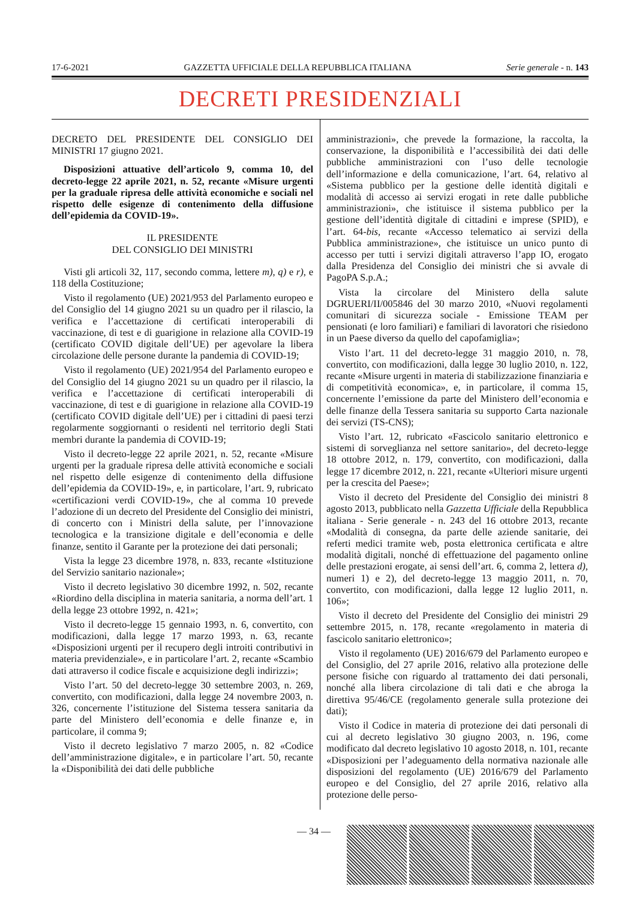17-6-2021 GAZZETTA UFFICIALE DELLA REPUBBLICA ITALIANA Serie generale - n. 143
DECRETI PRESIDENZIALI
DECRETO DEL PRESIDENTE DEL CONSIGLIO DEI MINISTRI 17 giugno 2021.
Disposizioni attuative dell’articolo 9, comma 10, del decreto-legge 22 aprile 2021, n. 52, recante «Misure urgenti per la graduale ripresa delle attività economiche e sociali nel rispetto delle esigenze di contenimento della diffusione dell’epidemia da COVID-19».
IL PRESIDENTE
DEL CONSIGLIO DEI MINISTRI
Visti gli articoli 32, 117, secondo comma, lettere m), q) e r), e 118 della Costituzione;
Visto il regolamento (UE) 2021/953 del Parlamento europeo e del Consiglio del 14 giugno 2021 su un quadro per il rilascio, la verifica e l’accettazione di certificati interoperabili di vaccinazione, di test e di guarigione in relazione alla COVID-19 (certificato COVID digitale dell’UE) per agevolare la libera circolazione delle persone durante la pandemia di COVID-19;
Visto il regolamento (UE) 2021/954 del Parlamento europeo e del Consiglio del 14 giugno 2021 su un quadro per il rilascio, la verifica e l’accettazione di certificati interoperabili di vaccinazione, di test e di guarigione in relazione alla COVID-19 (certificato COVID digitale dell’UE) per i cittadini di paesi terzi regolarmente soggiornanti o residenti nel territorio degli Stati membri durante la pandemia di COVID-19;
Visto il decreto-legge 22 aprile 2021, n. 52, recante «Misure urgenti per la graduale ripresa delle attività economiche e sociali nel rispetto delle esigenze di contenimento della diffusione dell’epidemia da COVID-19», e, in particolare, l’art. 9, rubricato «certificazioni verdi COVID-19», che al comma 10 prevede l’adozione di un decreto del Presidente del Consiglio dei ministri, di concerto con i Ministri della salute, per l’innovazione tecnologica e la transizione digitale e dell’economia e delle finanze, sentito il Garante per la protezione dei dati personali;
Vista la legge 23 dicembre 1978, n. 833, recante «Istituzione del Servizio sanitario nazionale»;
Visto il decreto legislativo 30 dicembre 1992, n. 502, recante «Riordino della disciplina in materia sanitaria, a norma dell’art. 1 della legge 23 ottobre 1992, n. 421»;
Visto il decreto-legge 15 gennaio 1993, n. 6, convertito, con modificazioni, dalla legge 17 marzo 1993, n. 63, recante «Disposizioni urgenti per il recupero degli introiti contributivi in materia previdenziale», e in particolare l’art. 2, recante «Scambio dati attraverso il codice fiscale e acquisizione degli indirizzi»;
Visto l’art. 50 del decreto-legge 30 settembre 2003, n. 269, convertito, con modificazioni, dalla legge 24 novembre 2003, n. 326, concernente l’istituzione del Sistema tessera sanitaria da parte del Ministero dell’economia e delle finanze e, in particolare, il comma 9;
Visto il decreto legislativo 7 marzo 2005, n. 82 «Codice dell’amministrazione digitale», e in particolare l’art. 50, recante la «Disponibilità dei dati delle pubbliche
amministrazioni», che prevede la formazione, la raccolta, la conservazione, la disponibilità e l’accessibilità dei dati delle pubbliche amministrazioni con l’uso delle tecnologie dell’informazione e della comunicazione, l’art. 64, relativo al «Sistema pubblico per la gestione delle identità digitali e modalità di accesso ai servizi erogati in rete dalle pubbliche amministrazioni», che istituisce il sistema pubblico per la gestione dell’identità digitale di cittadini e imprese (SPID), e l’art. 64-bis, recante «Accesso telematico ai servizi della Pubblica amministrazione», che istituisce un unico punto di accesso per tutti i servizi digitali attraverso l’app IO, erogato dalla Presidenza del Consiglio dei ministri che si avvale di PagoPA S.p.A.;
Vista la circolare del Ministero della salute DGRUERI/II/005846 del 30 marzo 2010, «Nuovi regolamenti comunitari di sicurezza sociale - Emissione TEAM per pensionati (e loro familiari) e familiari di lavoratori che risiedono in un Paese diverso da quello del capofamiglia»;
Visto l’art. 11 del decreto-legge 31 maggio 2010, n. 78, convertito, con modificazioni, dalla legge 30 luglio 2010, n. 122, recante «Misure urgenti in materia di stabilizzazione finanziaria e di competitività economica», e, in particolare, il comma 15, concernente l’emissione da parte del Ministero dell’economia e delle finanze della Tessera sanitaria su supporto Carta nazionale dei servizi (TS-CNS);
Visto l’art. 12, rubricato «Fascicolo sanitario elettronico e sistemi di sorveglianza nel settore sanitario», del decreto-legge 18 ottobre 2012, n. 179, convertito, con modificazioni, dalla legge 17 dicembre 2012, n. 221, recante «Ulteriori misure urgenti per la crescita del Paese»;
Visto il decreto del Presidente del Consiglio dei ministri 8 agosto 2013, pubblicato nella Gazzetta Ufficiale della Repubblica italiana - Serie generale - n. 243 del 16 ottobre 2013, recante «Modalità di consegna, da parte delle aziende sanitarie, dei referti medici tramite web, posta elettronica certificata e altre modalità digitali, nonché di effettuazione del pagamento online delle prestazioni erogate, ai sensi dell’art. 6, comma 2, lettera d), numeri 1) e 2), del decreto-legge 13 maggio 2011, n. 70, convertito, con modificazioni, dalla legge 12 luglio 2011, n. 106»;
Visto il decreto del Presidente del Consiglio dei ministri 29 settembre 2015, n. 178, recante «regolamento in materia di fascicolo sanitario elettronico»;
Visto il regolamento (UE) 2016/679 del Parlamento europeo e del Consiglio, del 27 aprile 2016, relativo alla protezione delle persone fisiche con riguardo al trattamento dei dati personali, nonché alla libera circolazione di tali dati e che abroga la direttiva 95/46/CE (regolamento generale sulla protezione dei dati);
Visto il Codice in materia di protezione dei dati personali di cui al decreto legislativo 30 giugno 2003, n. 196, come modificato dal decreto legislativo 10 agosto 2018, n. 101, recante «Disposizioni per l’adeguamento della normativa nazionale alle disposizioni del regolamento (UE) 2016/679 del Parlamento europeo e del Consiglio, del 27 aprile 2016, relativo alla protezione delle perso-
— 34 —